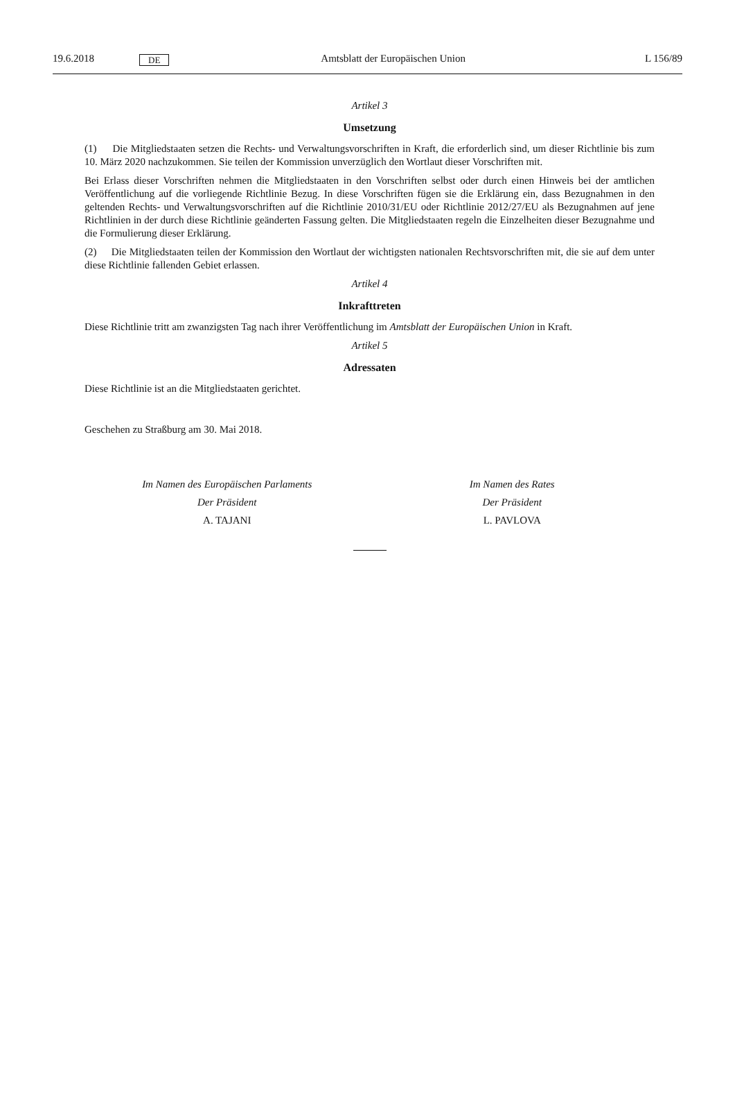19.6.2018 DE Amtsblatt der Europäischen Union L 156/89
Artikel 3
Umsetzung
(1) Die Mitgliedstaaten setzen die Rechts- und Verwaltungsvorschriften in Kraft, die erforderlich sind, um dieser Richtlinie bis zum 10. März 2020 nachzukommen. Sie teilen der Kommission unverzüglich den Wortlaut dieser Vorschriften mit.
Bei Erlass dieser Vorschriften nehmen die Mitgliedstaaten in den Vorschriften selbst oder durch einen Hinweis bei der amtlichen Veröffentlichung auf die vorliegende Richtlinie Bezug. In diese Vorschriften fügen sie die Erklärung ein, dass Bezugnahmen in den geltenden Rechts- und Verwaltungsvorschriften auf die Richtlinie 2010/31/EU oder Richtlinie 2012/27/EU als Bezugnahmen auf jene Richtlinien in der durch diese Richtlinie geänderten Fassung gelten. Die Mitgliedstaaten regeln die Einzelheiten dieser Bezugnahme und die Formulierung dieser Erklärung.
(2) Die Mitgliedstaaten teilen der Kommission den Wortlaut der wichtigsten nationalen Rechtsvorschriften mit, die sie auf dem unter diese Richtlinie fallenden Gebiet erlassen.
Artikel 4
Inkrafttreten
Diese Richtlinie tritt am zwanzigsten Tag nach ihrer Veröffentlichung im Amtsblatt der Europäischen Union in Kraft.
Artikel 5
Adressaten
Diese Richtlinie ist an die Mitgliedstaaten gerichtet.
Geschehen zu Straßburg am 30. Mai 2018.
Im Namen des Europäischen Parlaments
Der Präsident
A. TAJANI
Im Namen des Rates
Der Präsident
L. PAVLOVA